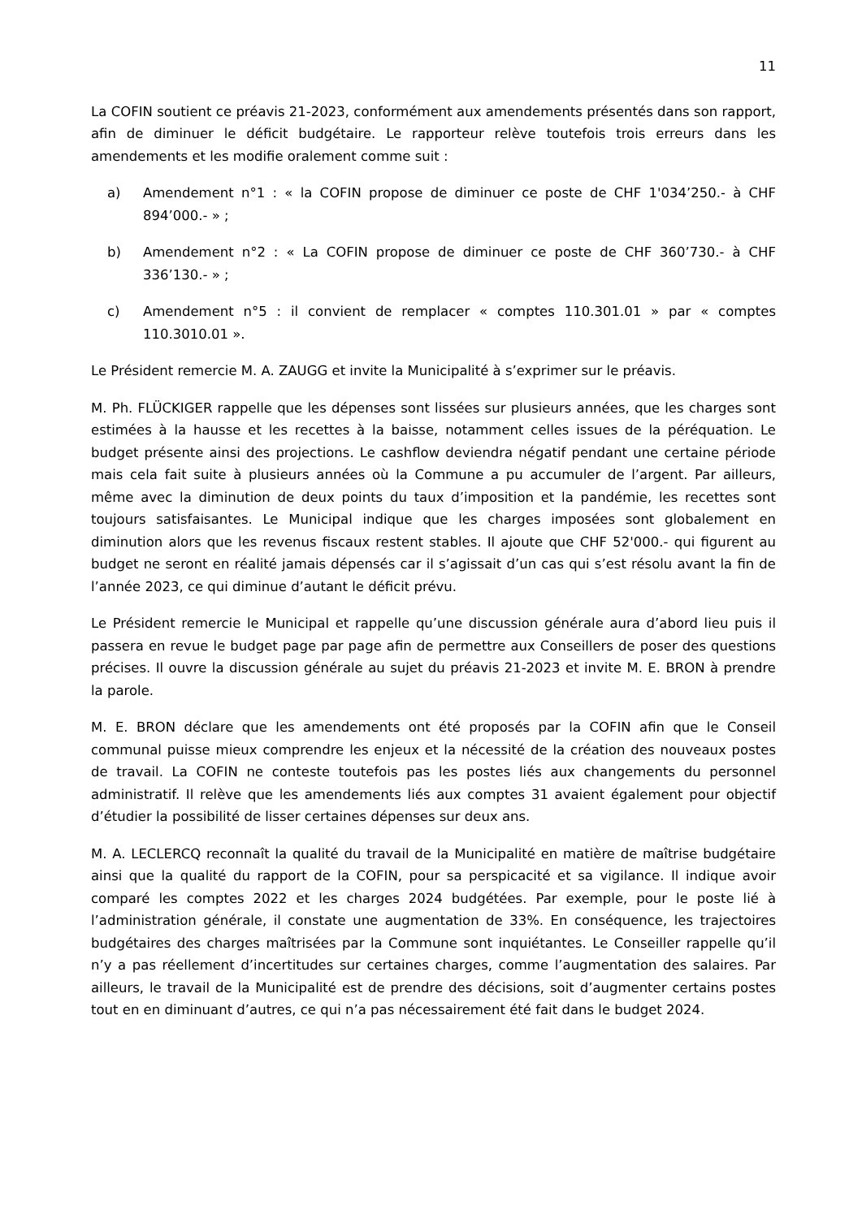11
La COFIN soutient ce préavis 21-2023, conformément aux amendements présentés dans son rapport, afin de diminuer le déficit budgétaire. Le rapporteur relève toutefois trois erreurs dans les amendements et les modifie oralement comme suit :
a) Amendement n°1 : « la COFIN propose de diminuer ce poste de CHF 1'034’250.- à CHF 894’000.- » ;
b) Amendement n°2 : « La COFIN propose de diminuer ce poste de CHF 360’730.- à CHF 336’130.- » ;
c) Amendement n°5 : il convient de remplacer « comptes 110.301.01 » par « comptes 110.3010.01 ».
Le Président remercie M. A. ZAUGG et invite la Municipalité à s’exprimer sur le préavis.
M. Ph. FLÜCKIGER rappelle que les dépenses sont lissées sur plusieurs années, que les charges sont estimées à la hausse et les recettes à la baisse, notamment celles issues de la péréquation. Le budget présente ainsi des projections. Le cashflow deviendra négatif pendant une certaine période mais cela fait suite à plusieurs années où la Commune a pu accumuler de l’argent. Par ailleurs, même avec la diminution de deux points du taux d’imposition et la pandémie, les recettes sont toujours satisfaisantes. Le Municipal indique que les charges imposées sont globalement en diminution alors que les revenus fiscaux restent stables. Il ajoute que CHF 52'000.- qui figurent au budget ne seront en réalité jamais dépensés car il s’agissait d’un cas qui s’est résolu avant la fin de l’année 2023, ce qui diminue d’autant le déficit prévu.
Le Président remercie le Municipal et rappelle qu’une discussion générale aura d’abord lieu puis il passera en revue le budget page par page afin de permettre aux Conseillers de poser des questions précises. Il ouvre la discussion générale au sujet du préavis 21-2023 et invite M. E. BRON à prendre la parole.
M. E. BRON déclare que les amendements ont été proposés par la COFIN afin que le Conseil communal puisse mieux comprendre les enjeux et la nécessité de la création des nouveaux postes de travail. La COFIN ne conteste toutefois pas les postes liés aux changements du personnel administratif. Il relève que les amendements liés aux comptes 31 avaient également pour objectif d’étudier la possibilité de lisser certaines dépenses sur deux ans.
M. A. LECLERCQ reconnaît la qualité du travail de la Municipalité en matière de maîtrise budgétaire ainsi que la qualité du rapport de la COFIN, pour sa perspicacité et sa vigilance. Il indique avoir comparé les comptes 2022 et les charges 2024 budgétées. Par exemple, pour le poste lié à l’administration générale, il constate une augmentation de 33%. En conséquence, les trajectoires budgétaires des charges maîtrisées par la Commune sont inquiétantes. Le Conseiller rappelle qu’il n’y a pas réellement d’incertitudes sur certaines charges, comme l’augmentation des salaires. Par ailleurs, le travail de la Municipalité est de prendre des décisions, soit d’augmenter certains postes tout en en diminuant d’autres, ce qui n’a pas nécessairement été fait dans le budget 2024.